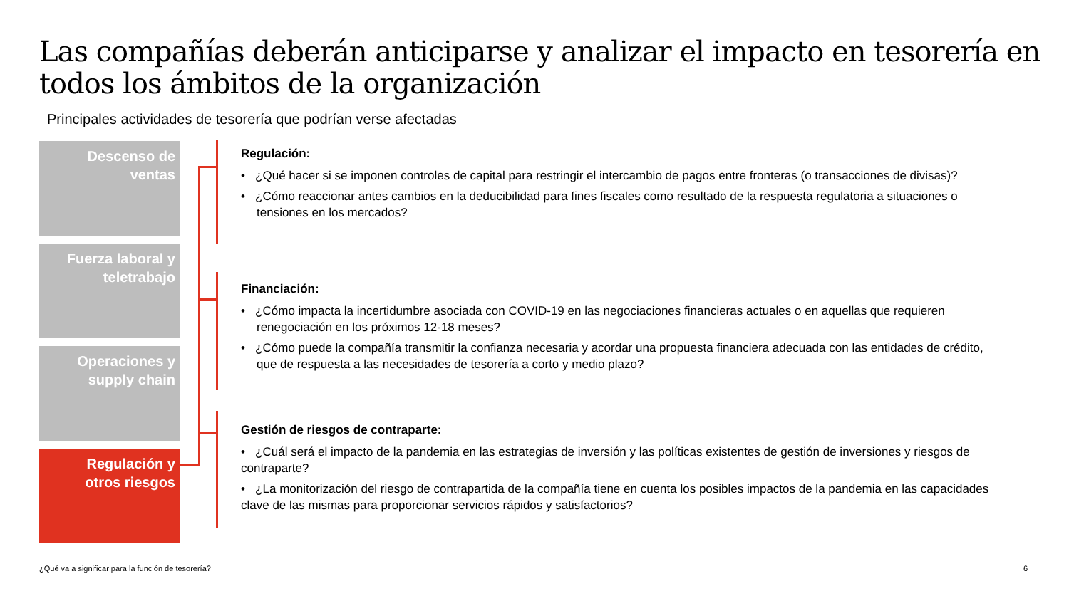Las compañías deberán anticiparse y analizar el impacto en tesorería en todos los ámbitos de la organización
Principales actividades de tesorería que podrían verse afectadas
Descenso de
ventas
Fuerza laboral y
teletrabajo
Operaciones y
supply chain
Regulación y
otros riesgos
Regulación:
• ¿Qué hacer si se imponen controles de capital para restringir el intercambio de pagos entre fronteras (o transacciones de divisas)?
• ¿Cómo reaccionar antes cambios en la deducibilidad para fines fiscales como resultado de la respuesta regulatoria a situaciones o tensiones en los mercados?
Financiación:
• ¿Cómo impacta la incertidumbre asociada con COVID-19 en las negociaciones financieras actuales o en aquellas que requieren renegociación en los próximos 12-18 meses?
• ¿Cómo puede la compañía transmitir la confianza necesaria y acordar una propuesta financiera adecuada con las entidades de crédito, que de respuesta a las necesidades de tesorería a corto y medio plazo?
Gestión de riesgos de contraparte:
• ¿Cuál será el impacto de la pandemia en las estrategias de inversión y las políticas existentes de gestión de inversiones y riesgos de contraparte?
• ¿La monitorización del riesgo de contrapartida de la compañía tiene en cuenta los posibles impactos de la pandemia en las capacidades clave de las mismas para proporcionar servicios rápidos y satisfactorios?
¿Qué va a significar para la función de tesorería?
6